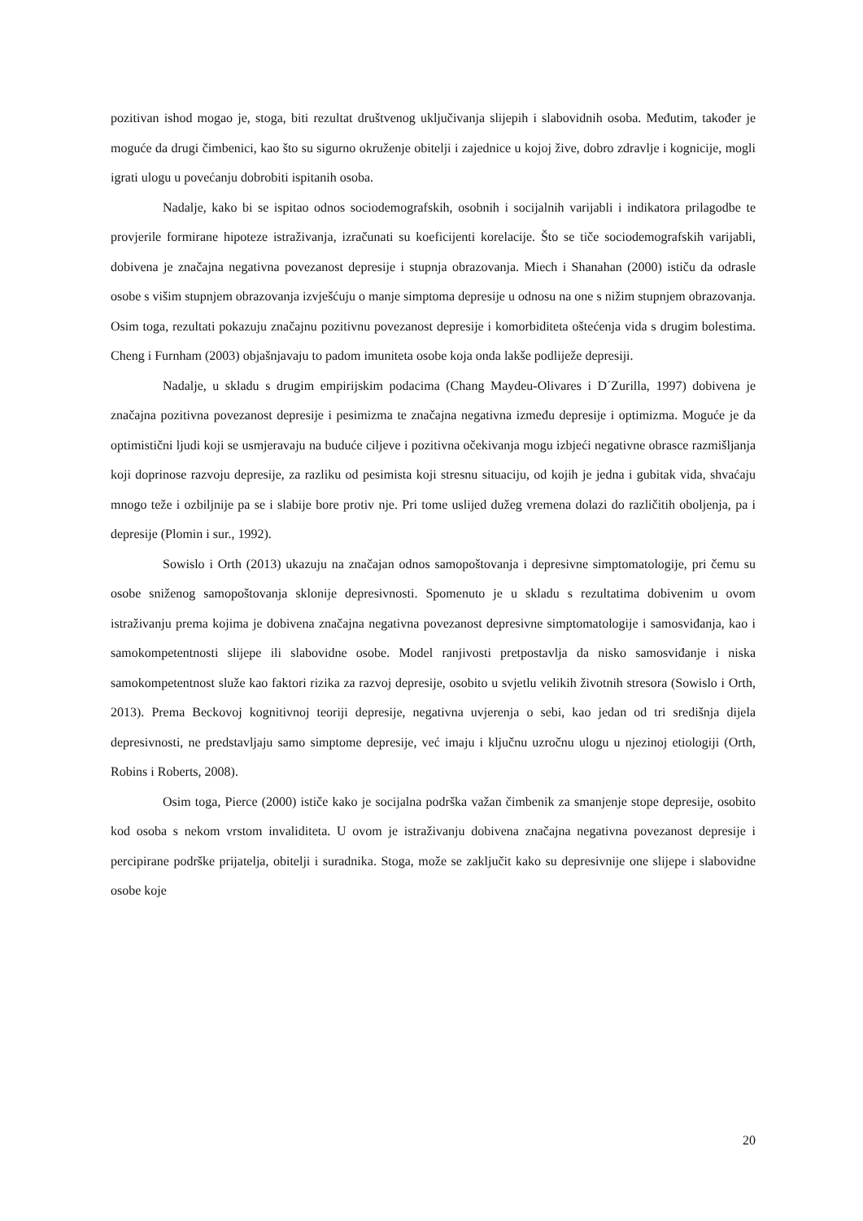pozitivan ishod mogao je, stoga, biti rezultat društvenog uključivanja slijepih i slabovidnih osoba. Međutim, također je moguće da drugi čimbenici, kao što su sigurno okruženje obitelji i zajednice u kojoj žive, dobro zdravlje i kognicije, mogli igrati ulogu u povećanju dobrobiti ispitanih osoba.
Nadalje, kako bi se ispitao odnos sociodemografskih, osobnih i socijalnih varijabli i indikatora prilagodbe te provjerile formirane hipoteze istraživanja, izračunati su koeficijenti korelacije. Što se tiče sociodemografskih varijabli, dobivena je značajna negativna povezanost depresije i stupnja obrazovanja. Miech i Shanahan (2000) ističu da odrasle osobe s višim stupnjem obrazovanja izvješćuju o manje simptoma depresije u odnosu na one s nižim stupnjem obrazovanja. Osim toga, rezultati pokazuju značajnu pozitivnu povezanost depresije i komorbiditeta oštećenja vida s drugim bolestima. Cheng i Furnham (2003) objašnjavaju to padom imuniteta osobe koja onda lakše podliježe depresiji.
Nadalje, u skladu s drugim empirijskim podacima (Chang Maydeu-Olivares i D´Zurilla, 1997) dobivena je značajna pozitivna povezanost depresije i pesimizma te značajna negativna između depresije i optimizma. Moguće je da optimistični ljudi koji se usmjeravaju na buduće ciljeve i pozitivna očekivanja mogu izbjeći negativne obrasce razmišljanja koji doprinose razvoju depresije, za razliku od pesimista koji stresnu situaciju, od kojih je jedna i gubitak vida, shvaćaju mnogo teže i ozbiljnije pa se i slabije bore protiv nje. Pri tome uslijed dužeg vremena dolazi do različitih oboljenja, pa i depresije (Plomin i sur., 1992).
Sowislo i Orth (2013) ukazuju na značajan odnos samopoštovanja i depresivne simptomatologije, pri čemu su osobe sniženog samopoštovanja sklonije depresivnosti. Spomenuto je u skladu s rezultatima dobivenim u ovom istraživanju prema kojima je dobivena značajna negativna povezanost depresivne simptomatologije i samosviđanja, kao i samokompetentnosti slijepe ili slabovidne osobe. Model ranjivosti pretpostavlja da nisko samosviđanje i niska samokompetentnost služe kao faktori rizika za razvoj depresije, osobito u svjetlu velikih životnih stresora (Sowislo i Orth, 2013). Prema Beckovoj kognitivnoj teoriji depresije, negativna uvjerenja o sebi, kao jedan od tri središnja dijela depresivnosti, ne predstavljaju samo simptome depresije, već imaju i ključnu uzročnu ulogu u njezinoj etiologiji (Orth, Robins i Roberts, 2008).
Osim toga, Pierce (2000) ističe kako je socijalna podrška važan čimbenik za smanjenje stope depresije, osobito kod osoba s nekom vrstom invaliditeta. U ovom je istraživanju dobivena značajna negativna povezanost depresije i percipirane podrške prijatelja, obitelji i suradnika. Stoga, može se zaključit kako su depresivnije one slijepe i slabovidne osobe koje
20